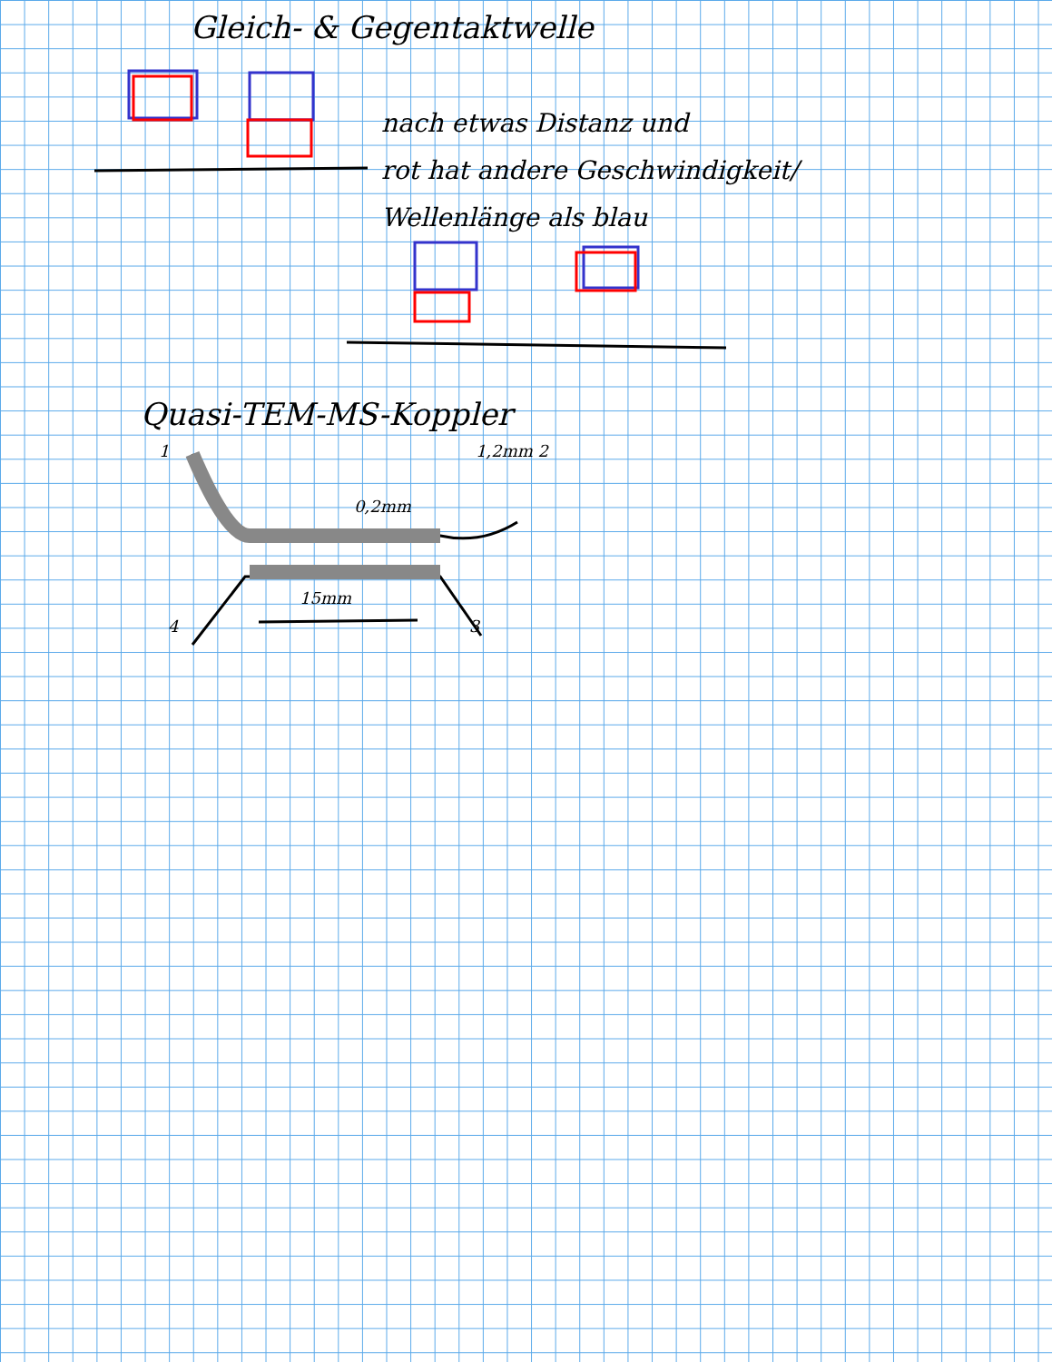Gleich- & Gegentaktwelle
nach etwas Distanz und
rot hat andere Geschwindigkeit/
Wellenlänge als blau
Quasi-TEM-MS-Koppler
1 1,2mm 2
0,2mm
15mm
4 3